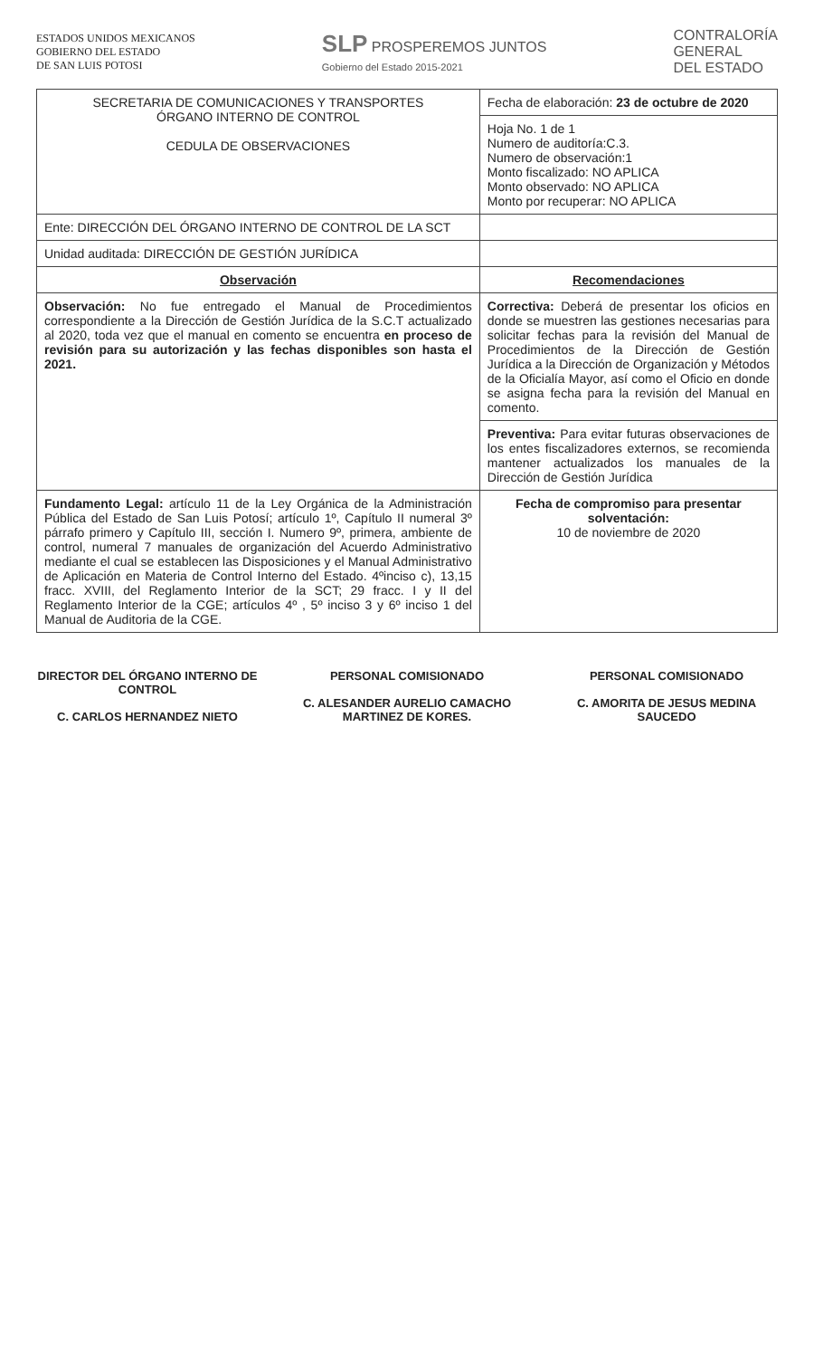ESTADOS UNIDOS MEXICANOS
GOBIERNO DEL ESTADO
DE SAN LUIS POTOSI
SLP PROSPEREMOS JUNTOS
Gobierno del Estado 2015-2021
CONTRALORÍA
GENERAL
DEL ESTADO
| SECRETARIA DE COMUNICACIONES Y TRANSPORTES ÓRGANO INTERNO DE CONTROL CEDULA DE OBSERVACIONES | Fecha de elaboración: 23 de octubre de 2020 |
| | Hoja No. 1 de 1 Numero de auditoría:C.3. Numero de observación:1 Monto fiscalizado: NO APLICA Monto observado: NO APLICA Monto por recuperar: NO APLICA |
| Ente: DIRECCIÓN DEL ÓRGANO INTERNO DE CONTROL DE LA SCT | |
| Unidad auditada: DIRECCIÓN DE GESTIÓN JURÍDICA | |
| Observación | Recomendaciones |
| Observación: No fue entregado el Manual de Procedimientos correspondiente a la Dirección de Gestión Jurídica de la S.C.T actualizado al 2020, toda vez que el manual en comento se encuentra en proceso de revisión para su autorización y las fechas disponibles son hasta el 2021. | Correctiva: Deberá de presentar los oficios en donde se muestren las gestiones necesarias para solicitar fechas para la revisión del Manual de Procedimientos de la Dirección de Gestión Jurídica a la Dirección de Organización y Métodos de la Oficialía Mayor, así como el Oficio en donde se asigna fecha para la revisión del Manual en comento. |
| | Preventiva: Para evitar futuras observaciones de los entes fiscalizadores externos, se recomienda mantener actualizados los manuales de la Dirección de Gestión Jurídica |
| Fundamento Legal: artículo 11 de la Ley Orgánica de la Administración Pública del Estado de San Luis Potosí; artículo 1º, Capítulo II numeral 3º párrafo primero y Capítulo III, sección I. Numero 9º, primera, ambiente de control, numeral 7 manuales de organización del Acuerdo Administrativo mediante el cual se establecen las Disposiciones y el Manual Administrativo de Aplicación en Materia de Control Interno del Estado. 4ºinciso c), 13,15 fracc. XVIII, del Reglamento Interior de la SCT; 29 fracc. I y II del Reglamento Interior de la CGE; artículos 4º , 5º inciso 3 y 6º inciso 1 del Manual de Auditoria de la CGE. | Fecha de compromiso para presentar solventación: 10 de noviembre de 2020 |
DIRECTOR DEL ÓRGANO INTERNO DE CONTROL
C. CARLOS HERNANDEZ NIETO
PERSONAL COMISIONADO
C. ALESANDER AURELIO CAMACHO MARTINEZ DE KORES.
PERSONAL COMISIONADO
C. AMORITA DE JESUS MEDINA SAUCEDO